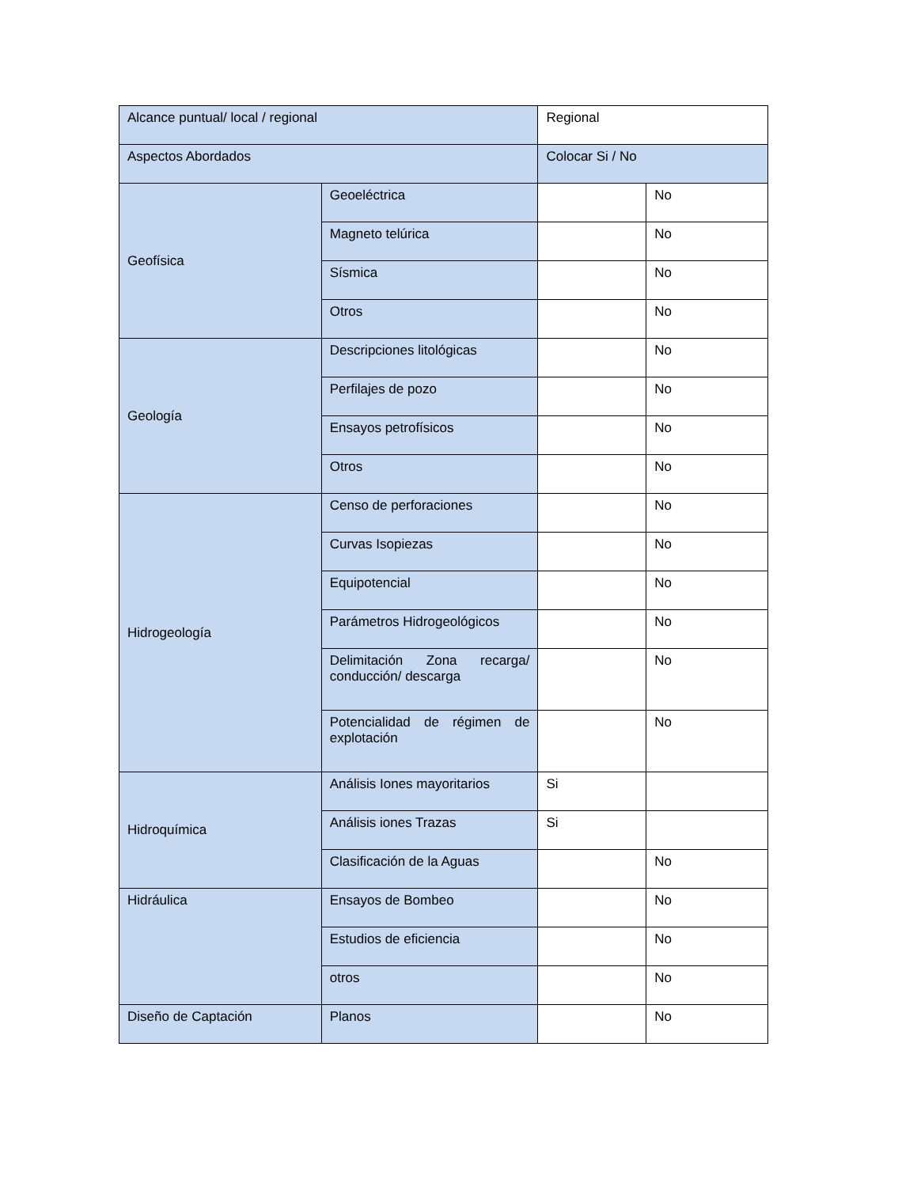| Alcance puntual/ local / regional | | Regional | |
| Aspectos Abordados | | Colocar Si / No | |
| Geofísica | Geoeléctrica | | No |
| | Magneto telúrica | | No |
| | Sísmica | | No |
| | Otros | | No |
| Geología | Descripciones litológicas | | No |
| | Perfilajes de pozo | | No |
| | Ensayos petrofísicos | | No |
| | Otros | | No |
| Hidrogeología | Censo de perforaciones | | No |
| | Curvas Isopiezas | | No |
| | Equipotencial | | No |
| | Parámetros Hidrogeológicos | | No |
| | Delimitación Zona recarga/ conducción/ descarga | | No |
| | Potencialidad de régimen de explotación | | No |
| Hidroquímica | Análisis Iones mayoritarios | Si | |
| | Análisis iones Trazas | Si | |
| | Clasificación de la Aguas | | No |
| Hidráulica | Ensayos de Bombeo | | No |
| | Estudios de eficiencia | | No |
| | otros | | No |
| Diseño de Captación | Planos | | No |